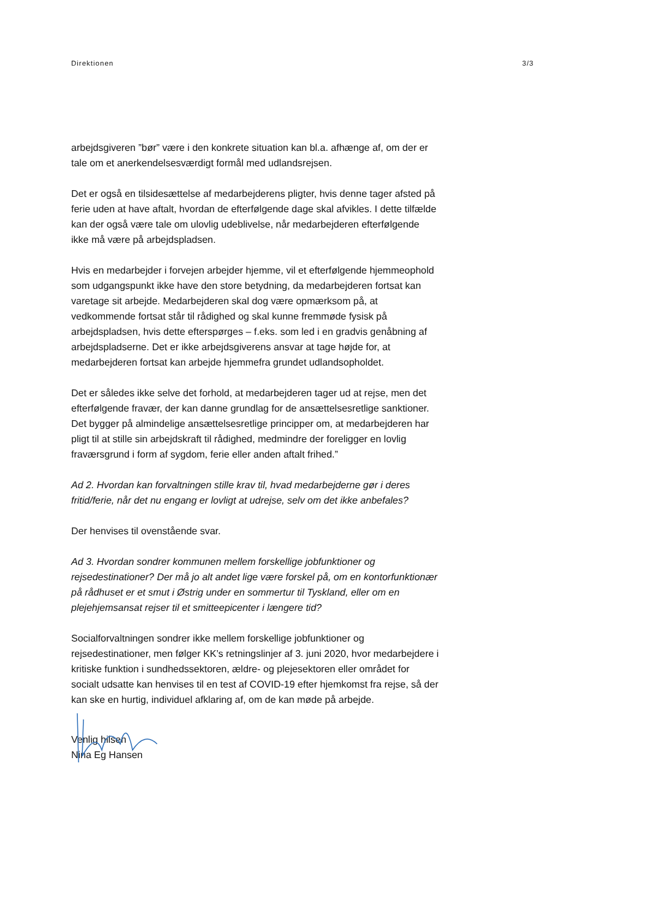Direktionen 3/3
arbejdsgiveren ”bør” være i den konkrete situation kan bl.a. afhænge af, om der er tale om et anerkendelsesværdigt formål med udlandsrejsen.
Det er også en tilsidesættelse af medarbejderens pligter, hvis denne tager afsted på ferie uden at have aftalt, hvordan de efterfølgende dage skal afvikles. I dette tilfælde kan der også være tale om ulovlig udeblivelse, når medarbejderen efterfølgende ikke må være på arbejdspladsen.
Hvis en medarbejder i forvejen arbejder hjemme, vil et efterfølgende hjemmeophold som udgangspunkt ikke have den store betydning, da medarbejderen fortsat kan varetage sit arbejde. Medarbejderen skal dog være opmærksom på, at vedkommende fortsat står til rådighed og skal kunne fremmøde fysisk på arbejdspladsen, hvis dette efterspørges – f.eks. som led i en gradvis genåbning af arbejdspladserne. Det er ikke arbejdsgiverens ansvar at tage højde for, at medarbejderen fortsat kan arbejde hjemmefra grundet udlandsopholdet.
Det er således ikke selve det forhold, at medarbejderen tager ud at rejse, men det efterfølgende fravær, der kan danne grundlag for de ansættelsesretlige sanktioner. Det bygger på almindelige ansættelsesretlige principper om, at medarbejderen har pligt til at stille sin arbejdskraft til rådighed, medmindre der foreligger en lovlig fraværsgrund i form af sygdom, ferie eller anden aftalt frihed.”
Ad 2. Hvordan kan forvaltningen stille krav til, hvad medarbejderne gør i deres fritid/ferie, når det nu engang er lovligt at udrejse, selv om det ikke anbefales?
Der henvises til ovenstående svar.
Ad 3. Hvordan sondrer kommunen mellem forskellige jobfunktioner og rejsedestinationer? Der må jo alt andet lige være forskel på, om en kontorfunktionær på rådhuset er et smut i Østrig under en sommertur til Tyskland, eller om en plejehjemsansat rejser til et smitteepicenter i længere tid?
Socialforvaltningen sondrer ikke mellem forskellige jobfunktioner og rejsedestinationer, men følger KK’s retningslinjer af 3. juni 2020, hvor medarbejdere i kritiske funktion i sundhedssektoren, ældre- og plejesektoren eller området for socialt udsatte kan henvises til en test af COVID-19 efter hjemkomst fra rejse, så der kan ske en hurtig, individuel afklaring af, om de kan møde på arbejde.
Venlig hilsen
Nina Eg Hansen